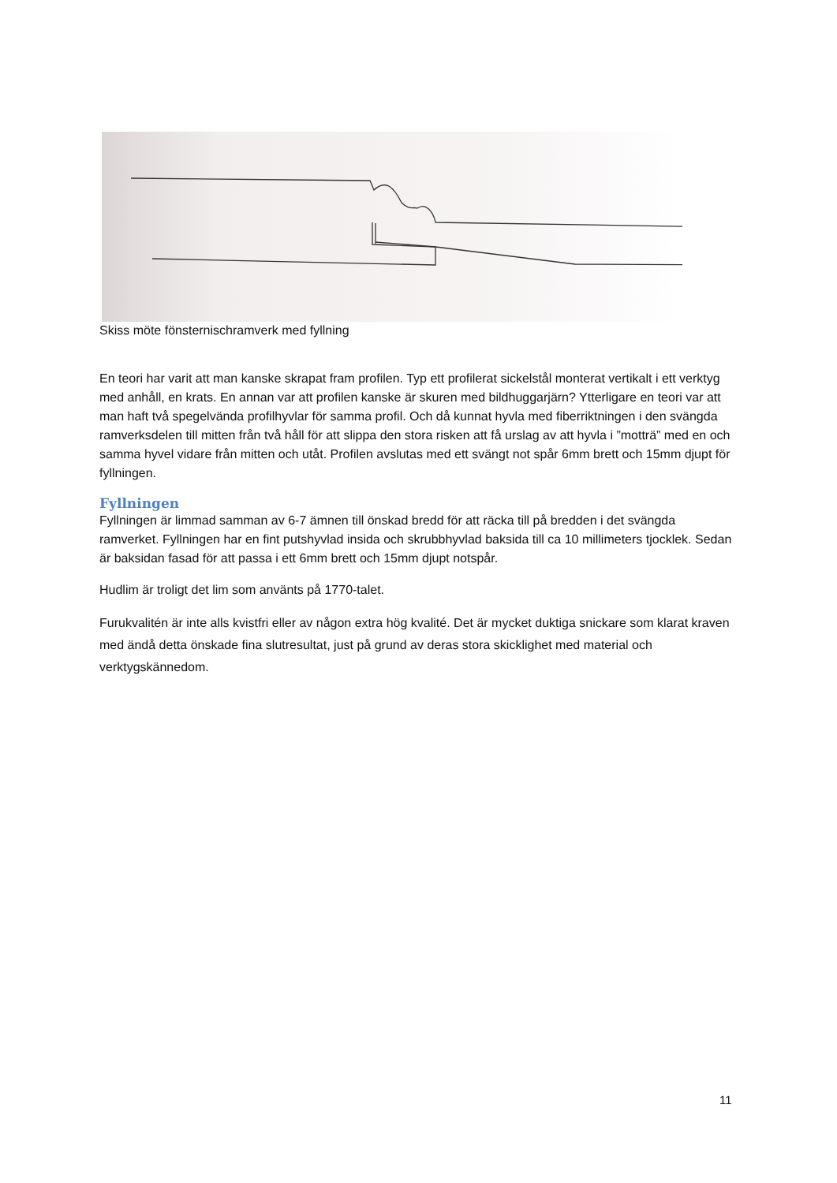Skiss möte fönsternischramverk med fyllning
En teori har varit att man kanske skrapat fram profilen. Typ ett profilerat sickelstål monterat vertikalt i ett verktyg med anhåll, en krats. En annan var att profilen kanske är skuren med bildhuggarjärn? Ytterligare en teori var att man haft två spegelvända profilhyvlar för samma profil. Och då kunnat hyvla med fiberriktningen i den svängda ramverksdelen till mitten från två håll för att slippa den stora risken att få urslag av att hyvla i ”motträ” med en och samma hyvel vidare från mitten och utåt. Profilen avslutas med ett svängt not spår 6mm brett och 15mm djupt för fyllningen.
Fyllningen
Fyllningen är limmad samman av 6-7 ämnen till önskad bredd för att räcka till på bredden i det svängda ramverket. Fyllningen har en fint putshyvlad insida och skrubbhyvlad baksida till ca 10 millimeters tjocklek. Sedan är baksidan fasad för att passa i ett 6mm brett och 15mm djupt notspår.
Hudlim är troligt det lim som använts på 1770-talet.
Furukvalitén är inte alls kvistfri eller av någon extra hög kvalité. Det är mycket duktiga snickare som klarat kraven med ändå detta önskade fina slutresultat, just på grund av deras stora skicklighet med material och verktygskännedom.
11